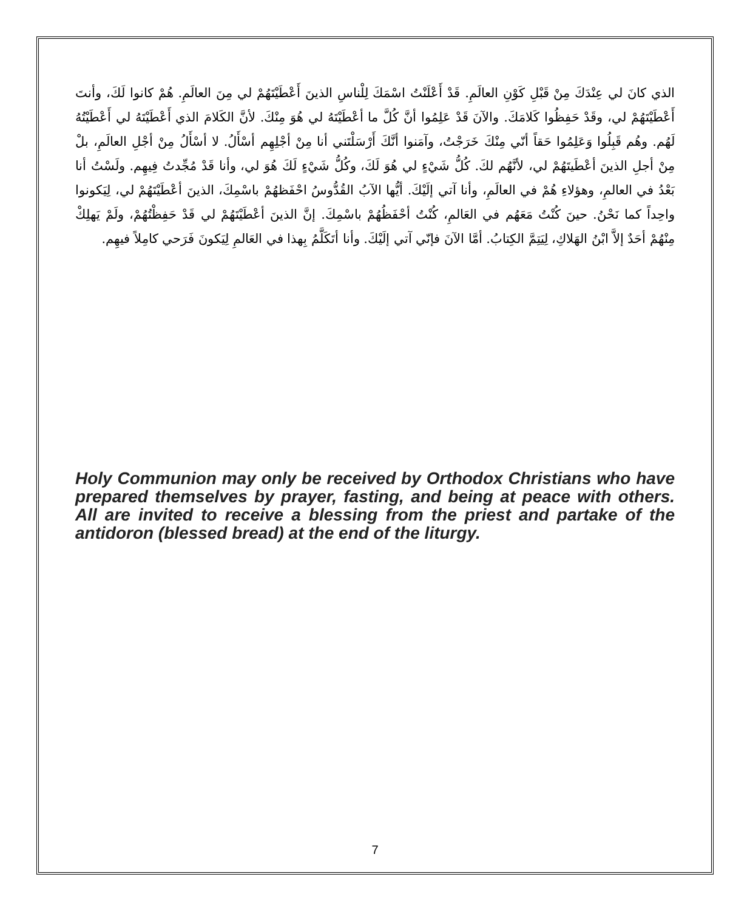الذي كانَ لي عِنْدَكَ مِنْ قَبْلِ كَوْنِ العالَمِ. قَدْ أَعْلَنْتُ اسْمَكَ لِلْناسِ الذينَ أَعْطَيْتَهُمْ لي مِنَ العالَمِ. هُمْ كانوا لَكَ، وأنتَ أَعْطَيْتَهُمْ لي، وقَدْ حَفِظُوا كَلامَكَ. والآنَ قَدْ عَلِمُوا أنَّ كُلَّ ما أعْطَيْتَهُ لي هُوَ مِنْكَ. لأنَّ الكَلامَ الذي أَعْطَيْتَهُ لي أَعْطَيْتُهُ لَهُم. وهُم قَبِلُوا وَعَلِمُوا حَقاً أنّي مِنْكَ خَرَجْتُ، وآمَنوا أنَّكَ أَرْسَلْتَني أنا مِنْ أجْلِهِم أسْأَلُ. لا أسْأَلُ مِنْ أجْلِ العالَمِ، بلْ مِنْ أجلِ الذينَ أعْطَيتَهُمْ لي، لأنَّهُم لكَ. كُلُّ شَيْءٍ لي هُوَ لَكَ، وكُلُّ شَيْءٍ لَكَ هُوَ لي، وأنا قَدْ مُجِّدتُ فِيهِم. ولَسْتُ أنا بَعْدُ في العالمِ، وهؤلاءِ هُمْ في العالَمِ، وأنا آتي إلَيْكَ. أيُّها الآبُ القُدُّوسُ احْفَظهُمْ باسْمِكَ، الذينَ أعْطَيْتَهُمْ لي، لِيَكونوا واحِداً كما نَحْنُ. حينَ كُنْتُ مَعَهُم في العَالمِ، كُنْتُ أحْفَظُهُمْ باسْمِكَ. إنَّ الذينَ أعْطَيْتَهُمْ لي قَدْ حَفِظْتُهُمْ، ولَمْ يَهلِكْ مِنْهُمْ أحَدٌ إلاَّ ابْنُ الهَلاكِ، لِيَتِمَّ الكِتابُ. أمَّا الآنَ فإنّي آتي إلَيْكَ. وأنا أتَكَلَّمُ بِهذا في العَالمِ لِيَكونَ فَرَحي كامِلاً فيهِم.
Holy Communion may only be received by Orthodox Christians who have prepared themselves by prayer, fasting, and being at peace with others. All are invited to receive a blessing from the priest and partake of the antidoron (blessed bread) at the end of the liturgy.
7